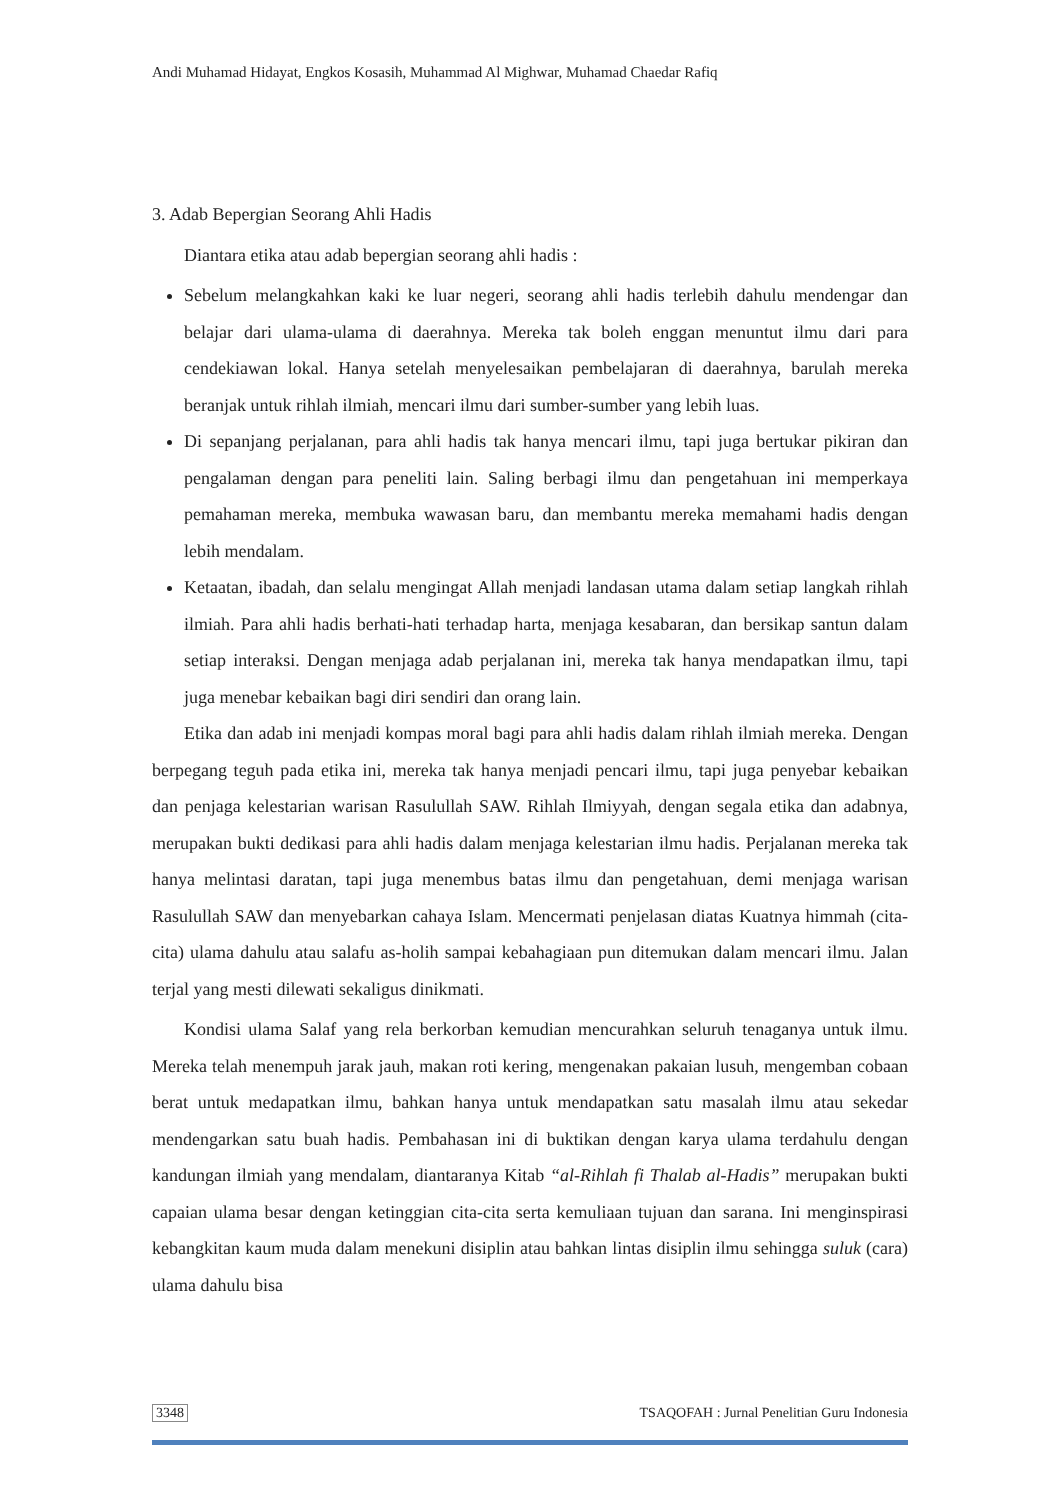Andi Muhamad Hidayat, Engkos Kosasih, Muhammad Al Mighwar, Muhamad Chaedar Rafiq
3. Adab Bepergian Seorang Ahli Hadis
Diantara etika atau adab bepergian seorang ahli hadis :
Sebelum melangkahkan kaki ke luar negeri, seorang ahli hadis terlebih dahulu mendengar dan belajar dari ulama-ulama di daerahnya. Mereka tak boleh enggan menuntut ilmu dari para cendekiawan lokal. Hanya setelah menyelesaikan pembelajaran di daerahnya, barulah mereka beranjak untuk rihlah ilmiah, mencari ilmu dari sumber-sumber yang lebih luas.
Di sepanjang perjalanan, para ahli hadis tak hanya mencari ilmu, tapi juga bertukar pikiran dan pengalaman dengan para peneliti lain. Saling berbagi ilmu dan pengetahuan ini memperkaya pemahaman mereka, membuka wawasan baru, dan membantu mereka memahami hadis dengan lebih mendalam.
Ketaatan, ibadah, dan selalu mengingat Allah menjadi landasan utama dalam setiap langkah rihlah ilmiah. Para ahli hadis berhati-hati terhadap harta, menjaga kesabaran, dan bersikap santun dalam setiap interaksi. Dengan menjaga adab perjalanan ini, mereka tak hanya mendapatkan ilmu, tapi juga menebar kebaikan bagi diri sendiri dan orang lain.
Etika dan adab ini menjadi kompas moral bagi para ahli hadis dalam rihlah ilmiah mereka. Dengan berpegang teguh pada etika ini, mereka tak hanya menjadi pencari ilmu, tapi juga penyebar kebaikan dan penjaga kelestarian warisan Rasulullah SAW. Rihlah Ilmiyyah, dengan segala etika dan adabnya, merupakan bukti dedikasi para ahli hadis dalam menjaga kelestarian ilmu hadis. Perjalanan mereka tak hanya melintasi daratan, tapi juga menembus batas ilmu dan pengetahuan, demi menjaga warisan Rasulullah SAW dan menyebarkan cahaya Islam. Mencermati penjelasan diatas Kuatnya himmah (cita-cita) ulama dahulu atau salafu as-holih sampai kebahagiaan pun ditemukan dalam mencari ilmu. Jalan terjal yang mesti dilewati sekaligus dinikmati.
Kondisi ulama Salaf yang rela berkorban kemudian mencurahkan seluruh tenaganya untuk ilmu. Mereka telah menempuh jarak jauh, makan roti kering, mengenakan pakaian lusuh, mengemban cobaan berat untuk medapatkan ilmu, bahkan hanya untuk mendapatkan satu masalah ilmu atau sekedar mendengarkan satu buah hadis. Pembahasan ini di buktikan dengan karya ulama terdahulu dengan kandungan ilmiah yang mendalam, diantaranya Kitab “al-Rihlah fi Thalab al-Hadis” merupakan bukti capaian ulama besar dengan ketinggian cita-cita serta kemuliaan tujuan dan sarana. Ini menginspirasi kebangkitan kaum muda dalam menekuni disiplin atau bahkan lintas disiplin ilmu sehingga suluk (cara) ulama dahulu bisa
3348 TSAQOFAH : Jurnal Penelitian Guru Indonesia